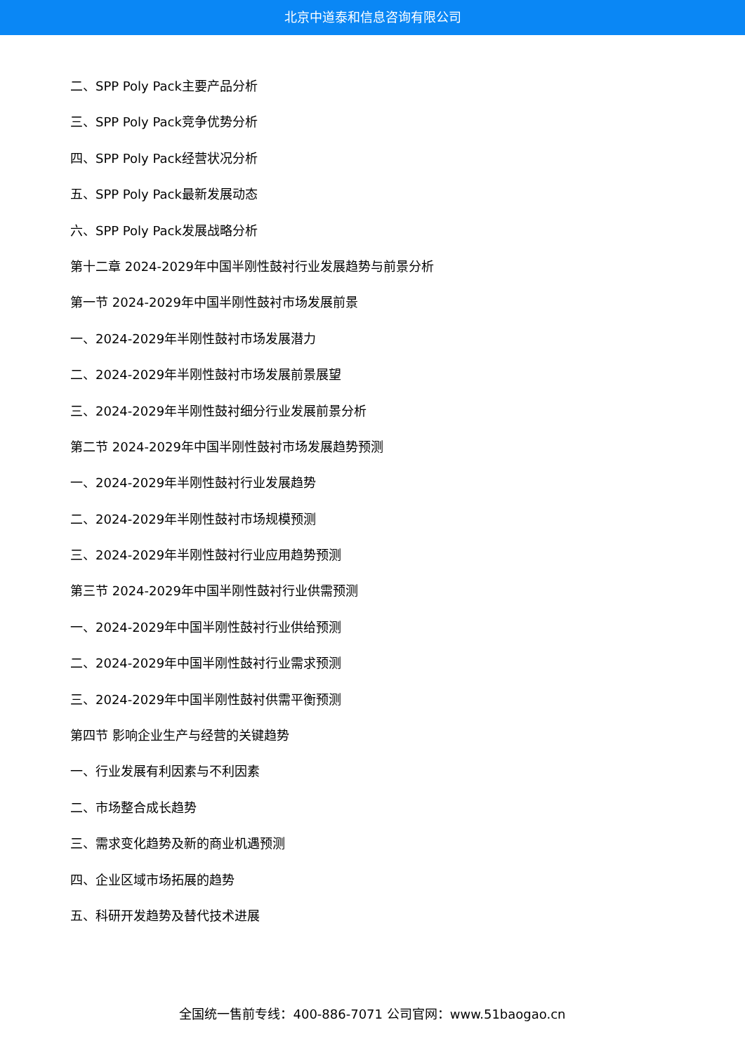北京中道泰和信息咨询有限公司
二、SPP Poly Pack主要产品分析
三、SPP Poly Pack竞争优势分析
四、SPP Poly Pack经营状况分析
五、SPP Poly Pack最新发展动态
六、SPP Poly Pack发展战略分析
第十二章 2024-2029年中国半刚性鼓衬行业发展趋势与前景分析
第一节 2024-2029年中国半刚性鼓衬市场发展前景
一、2024-2029年半刚性鼓衬市场发展潜力
二、2024-2029年半刚性鼓衬市场发展前景展望
三、2024-2029年半刚性鼓衬细分行业发展前景分析
第二节 2024-2029年中国半刚性鼓衬市场发展趋势预测
一、2024-2029年半刚性鼓衬行业发展趋势
二、2024-2029年半刚性鼓衬市场规模预测
三、2024-2029年半刚性鼓衬行业应用趋势预测
第三节 2024-2029年中国半刚性鼓衬行业供需预测
一、2024-2029年中国半刚性鼓衬行业供给预测
二、2024-2029年中国半刚性鼓衬行业需求预测
三、2024-2029年中国半刚性鼓衬供需平衡预测
第四节 影响企业生产与经营的关键趋势
一、行业发展有利因素与不利因素
二、市场整合成长趋势
三、需求变化趋势及新的商业机遇预测
四、企业区域市场拓展的趋势
五、科研开发趋势及替代技术进展
全国统一售前专线：400-886-7071 公司官网：www.51baogao.cn